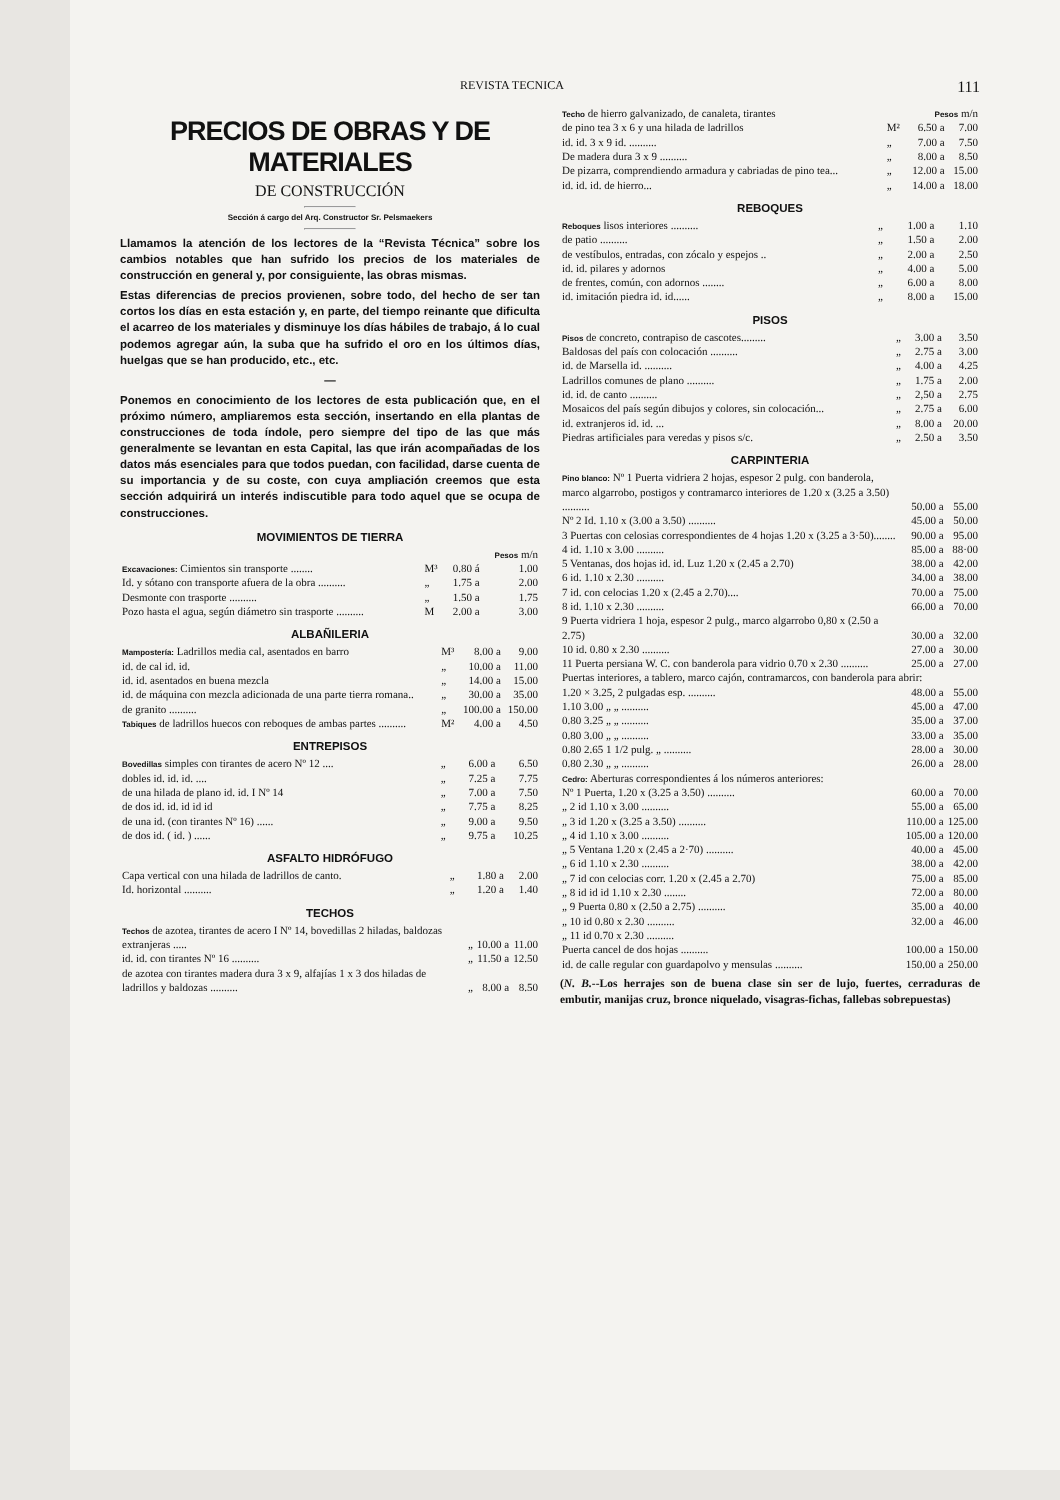REVISTA TECNICA 111
PRECIOS DE OBRAS Y DE MATERIALES
DE CONSTRUCCIÓN
Sección á cargo del Arq. Constructor Sr. Pelsmaekers
Llamamos la atención de los lectores de la “Revista Técnica” sobre los cambios notables que han sufrido los precios de los materiales de construcción en general y, por consiguiente, las obras mismas.
Estas diferencias de precios provienen, sobre todo, del hecho de ser tan cortos los días en esta estación y, en parte, del tiempo reinante que dificulta el acarreo de los materiales y disminuye los días hábiles de trabajo, á lo cual podemos agregar aún, la suba que ha sufrido el oro en los últimos días, huelgas que se han producido, etc., etc.
—
Ponemos en conocimiento de los lectores de esta publicación que, en el próximo número, ampliaremos esta sección, insertando en ella plantas de construcciones de toda índole, pero siempre del tipo de las que más generalmente se levantan en esta Capital, las que irán acompañadas de los datos más esenciales para que todos puedan, con facilidad, darse cuenta de su importancia y de su coste, con cuya ampliación creemos que esta sección adquirirá un interés indiscutible para todo aquel que se ocupa de construcciones.
MOVIMIENTOS DE TIERRA
| | | | Pesos m/n |
| Excavaciones: Cimientos sin transporte ........ | M³ | 0.80 á | 1.00 |
| Id. y sótano con transporte afuera de la obra .......... | „ | 1.75 a | 2.00 |
| Desmonte con trasporte .......... | „ | 1.50 a | 1.75 |
| Pozo hasta el agua, según diámetro sin trasporte .......... | M | 2.00 a | 3.00 |
ALBAÑILERIA
| Mampostería: Ladrillos media cal, asentados en barro | M³ | 8.00 a | 9.00 |
| id. de cal id. id. | „ | 10.00 a | 11.00 |
| id. id. asentados en buena mezcla | „ | 14.00 a | 15.00 |
| id. de máquina con mezcla adicionada de una parte tierra romana.. | „ | 30.00 a | 35.00 |
| de granito .......... | „ | 100.00 a | 150.00 |
| Tabiques de ladrillos huecos con reboques de ambas partes .......... | M² | 4.00 a | 4.50 |
ENTREPISOS
| Bovedillas simples con tirantes de acero Nº 12 .... | „ | 6.00 a | 6.50 |
| dobles id. id. id. .... | „ | 7.25 a | 7.75 |
| de una hilada de plano id. id. I Nº 14 | „ | 7.00 a | 7.50 |
| de dos id. id. id id id | „ | 7.75 a | 8.25 |
| de una id. (con tirantes Nº 16) ...... | „ | 9.00 a | 9.50 |
| de dos id. ( id. ) ...... | „ | 9.75 a | 10.25 |
ASFALTO HIDRÓFUGO
| Capa vertical con una hilada de ladrillos de canto. | „ | 1.80 a | 2.00 |
| Id. horizontal .......... | „ | 1.20 a | 1.40 |
TECHOS
| Techos de azotea, tirantes de acero I Nº 14, bovedillas 2 hiladas, baldozas extranjeras ..... | „ | 10.00 a | 11.00 |
| id. id. con tirantes Nº 16 .......... | „ | 11.50 a | 12.50 |
| de azotea con tirantes madera dura 3 x 9, alfajías 1 x 3 dos hiladas de ladrillos y baldozas .......... | „ | 8.00 a | 8.50 |
| Techo de hierro galvanizado, de canaleta, tirantes | | Pesos m/n | |
| de pino tea 3 x 6 y una hilada de ladrillos | M² | 6.50 a | 7.00 |
| id. id. 3 x 9 id. .......... | „ | 7.00 a | 7.50 |
| De madera dura 3 x 9 .......... | „ | 8.00 a | 8.50 |
| De pizarra, comprendiendo armadura y cabriadas de pino tea... | „ | 12.00 a | 15.00 |
| id. id. id. de hierro... | „ | 14.00 a | 18.00 |
REBOQUES
| Reboques lisos interiores .......... | „ | 1.00 a | 1.10 |
| de patio .......... | „ | 1.50 a | 2.00 |
| de vestíbulos, entradas, con zócalo y espejos .. | „ | 2.00 a | 2.50 |
| id. id. pilares y adornos | „ | 4.00 a | 5.00 |
| de frentes, común, con adornos ........ | „ | 6.00 a | 8.00 |
| id. imitación piedra id. id...... | „ | 8.00 a | 15.00 |
PISOS
| Pisos de concreto, contrapiso de cascotes......... | „ | 3.00 a | 3.50 |
| Baldosas del país con colocación .......... | „ | 2.75 a | 3.00 |
| id. de Marsella id. .......... | „ | 4.00 a | 4.25 |
| Ladrillos comunes de plano .......... | „ | 1.75 a | 2.00 |
| id. id. de canto .......... | „ | 2,50 a | 2.75 |
| Mosaicos del país según dibujos y colores, sin colocación... | „ | 2.75 a | 6.00 |
| id. extranjeros id. id. ... | „ | 8.00 a | 20.00 |
| Piedras artificiales para veredas y pisos s/c. | „ | 2.50 a | 3.50 |
CARPINTERIA
| Pino blanco: Nº 1 Puerta vidriera 2 hojas, espesor 2 pulg. con banderola, marco algarrobo, postigos y contramarco interiores de 1.20 x (3.25 a 3.50) .......... | 50.00 a | 55.00 |
| Nº 2 Id. 1.10 x (3.00 a 3.50) .......... | 45.00 a | 50.00 |
| 3 Puertas con celosias correspondientes de 4 hojas 1.20 x (3.25 a 3·50)........ | 90.00 a | 95.00 |
| 4 id. 1.10 x 3.00 .......... | 85.00 a | 88·00 |
| 5 Ventanas, dos hojas id. id. Luz 1.20 x (2.45 a 2.70) | 38.00 a | 42.00 |
| 6 id. 1.10 x 2.30 .......... | 34.00 a | 38.00 |
| 7 id. con celocias 1.20 x (2.45 a 2.70).... | 70.00 a | 75.00 |
| 8 id. 1.10 x 2.30 .......... | 66.00 a | 70.00 |
| 9 Puerta vidriera 1 hoja, espesor 2 pulg., marco algarrobo 0,80 x (2.50 a 2.75) | 30.00 a | 32.00 |
| 10 id. 0.80 x 2.30 .......... | 27.00 a | 30.00 |
| 11 Puerta persiana W. C. con banderola para vidrio 0.70 x 2.30 .......... | 25.00 a | 27.00 |
| Puertas interiores, a tablero, marco cajón, contramarcos, con banderola para abrir: | | |
| 1.20 × 3.25, 2 pulgadas esp. .......... | 48.00 a | 55.00 |
| 1.10 3.00 „ „ .......... | 45.00 a | 47.00 |
| 0.80 3.25 „ „ .......... | 35.00 a | 37.00 |
| 0.80 3.00 „ „ .......... | 33.00 a | 35.00 |
| 0.80 2.65 1 1/2 pulg. „ .......... | 28.00 a | 30.00 |
| 0.80 2.30 „ „ .......... | 26.00 a | 28.00 |
| Cedro: Aberturas correspondientes á los números anteriores: | | |
| Nº 1 Puerta, 1.20 x (3.25 a 3.50) .......... | 60.00 a | 70.00 |
| „ 2 id 1.10 x 3.00 .......... | 55.00 a | 65.00 |
| „ 3 id 1.20 x (3.25 a 3.50) .......... | 110.00 a | 125.00 |
| „ 4 id 1.10 x 3.00 .......... | 105.00 a | 120.00 |
| „ 5 Ventana 1.20 x (2.45 a 2·70) .......... | 40.00 a | 45.00 |
| „ 6 id 1.10 x 2.30 .......... | 38.00 a | 42.00 |
| „ 7 id con celocias corr. 1.20 x (2.45 a 2.70) | 75.00 a | 85.00 |
| „ 8 id id id 1.10 x 2.30 ........ | 72.00 a | 80.00 |
| „ 9 Puerta 0.80 x (2.50 a 2.75) .......... | 35.00 a | 40.00 |
| „ 10 id 0.80 x 2.30 .......... | 32.00 a | 46.00 |
| „ 11 id 0.70 x 2.30 .......... | | |
| Puerta cancel de dos hojas .......... | 100.00 a | 150.00 |
| id. de calle regular con guardapolvo y mensulas .......... | 150.00 a | 250.00 |
(N. B.--Los herrajes son de buena clase sin ser de lujo, fuertes, cerraduras de embutir, manijas cruz, bronce niquelado, visagras-fichas, fallebas sobrepuestas)